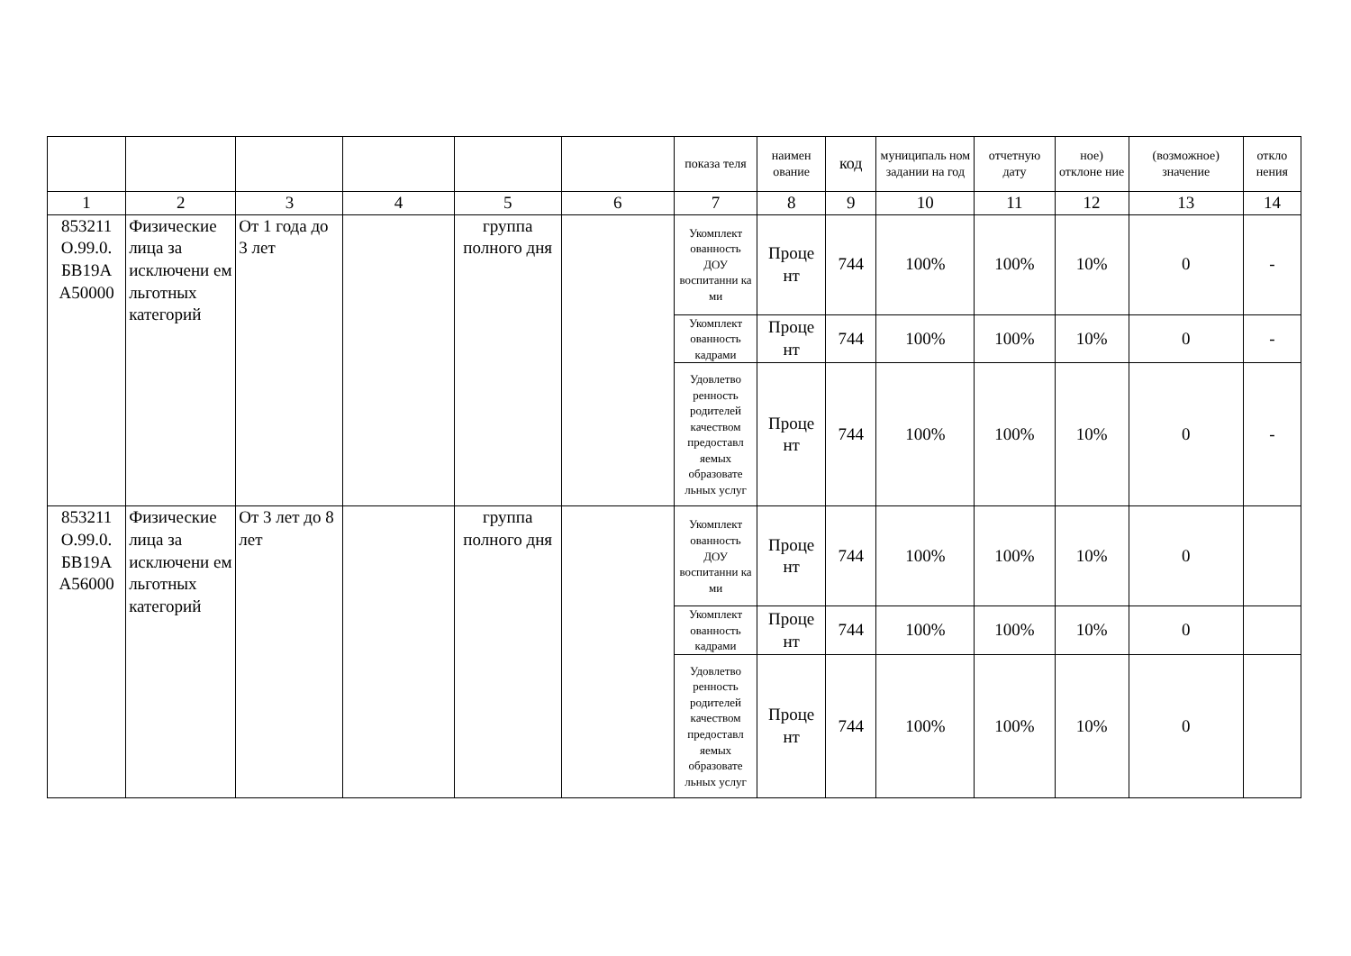| | | | | | | показа теля | наимен ование | код | муниципаль ном задании на год | отчетную дату | ное) отклоне ние | (возможное) значение | откло нения |
| 1 | 2 | 3 | 4 | 5 | 6 | 7 | 8 | 9 | 10 | 11 | 12 | 13 | 14 |
| 853211 О.99.0. БВ19А А50000 | Физические лица за исключени ем льготных категорий | От 1 года до 3 лет | | группа полного дня | | Укомплект ованность ДОУ воспитанни ка ми | Проце нт | 744 | 100% | 100% | 10% | 0 | - |
| | | | | | | Укомплект ованность кадрами | Проце нт | 744 | 100% | 100% | 10% | 0 | - |
| | | | | | | Удовлетво ренность родителей качеством предоставл яемых образовате льных услуг | Проце нт | 744 | 100% | 100% | 10% | 0 | - |
| 853211 О.99.0. БВ19А А56000 | Физические лица за исключени ем льготных категорий | От 3 лет до 8 лет | | группа полного дня | | Укомплект ованность ДОУ воспитанни ка ми | Проце нт | 744 | 100% | 100% | 10% | 0 | |
| | | | | | | Укомплект ованность кадрами | Проце нт | 744 | 100% | 100% | 10% | 0 | |
| | | | | | | Удовлетво ренность родителей качеством предоставл яемых образовате льных услуг | Проце нт | 744 | 100% | 100% | 10% | 0 | |